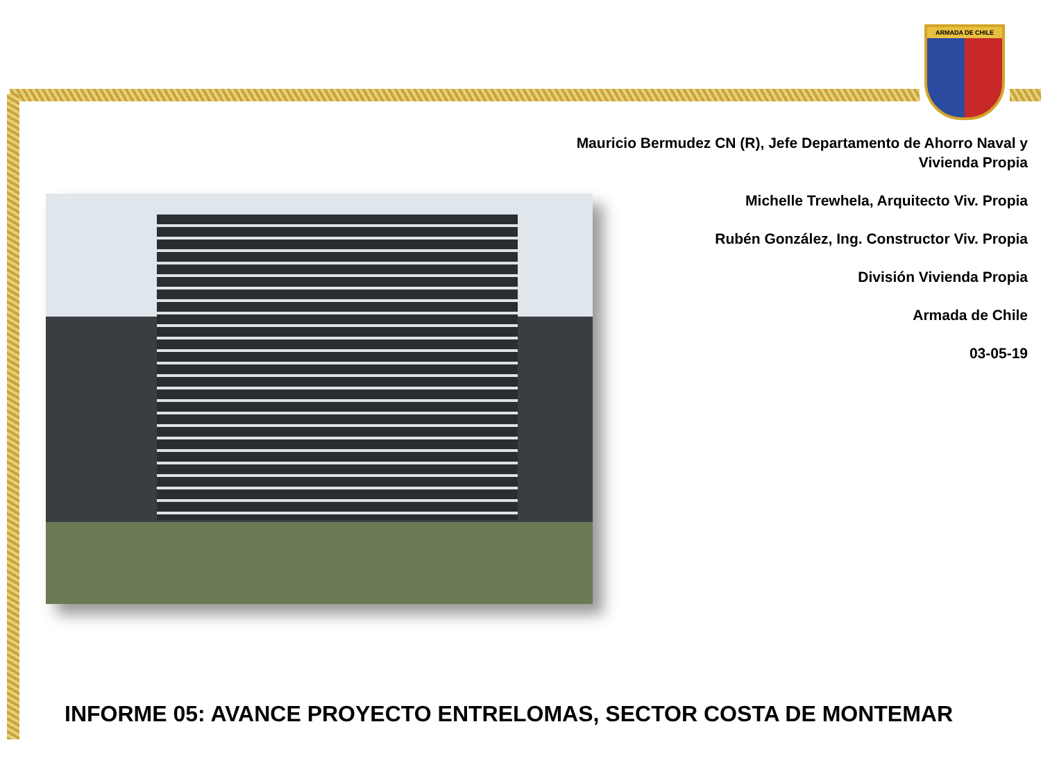ARMADA DE CHILE
Mauricio Bermudez CN (R), Jefe Departamento de Ahorro Naval y Vivienda Propia
Michelle Trewhela, Arquitecto Viv. Propia
Rubén González, Ing. Constructor Viv. Propia
División Vivienda Propia
Armada de Chile
03-05-19
INFORME 05: AVANCE PROYECTO ENTRELOMAS, SECTOR COSTA DE MONTEMAR